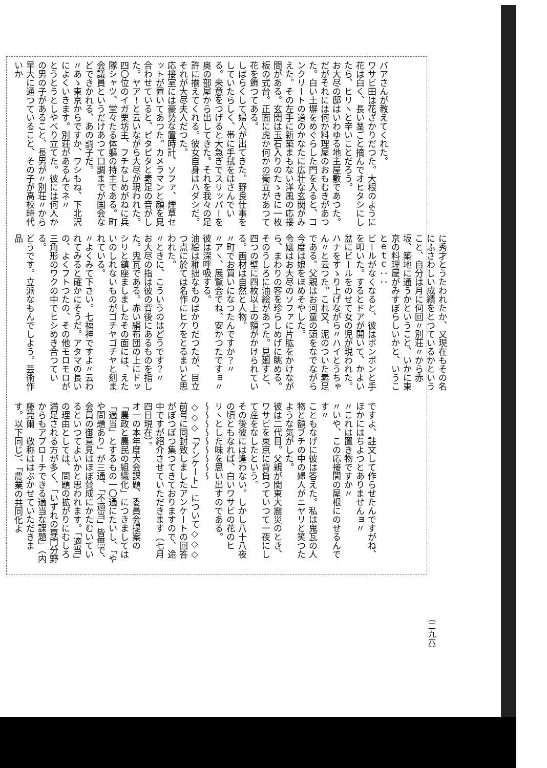バアさんが教えてくれた。
ワサビ田は花ざかりだつた。大根のように花は白く、長い茎ごと摘んでオヒタシにしたら、ヒリヽと辛いことだろう。
お大尽の邸はいわゆる地主屋敷であつた。だがそれには何か料理屋のおもむきがあつた。白い土塀をめぐらした門を入ると、コンクリートの道のかなたに広壮な玄関がみえた。その左手に新築まもない洋風の応接間がある。玄関は玉石入りのたゝきに一枚板の式台。正面に虎か何かの衝立があつて花を飾つてある。
しばらくして婦人が出てきた。野良仕事をしていたらしく、帯に手拭をはさんでいる。来意をつげると大急ぎでスリッパーを奥の部屋から出してきた。それを我々の足許に揃えてくれる。彼女自身はハダシだ。それが大尽夫人だつた。
応接室には豪勢な置時計、ソファ、煙草セットが置いてあつた。カメラマンと顔を見合わせていると、ピタピタと素足の音がした。ヤア！と云いながら大尽が現われた。四〇位のイガ栗坊主、フチなしめがねに兵隊シャツ、堂々たる体軀の持主である。町会議員というだけあつて口調までが国会などできかれる、あの調子だ。
〃あゝ東京からですか、ワシもね、下北沢によくいきます。別荘があるんでネ〃
とうとうとしやべり立てた。彼には何人かの男の子があること、長男が〃別荘〃から早大に通つていること、その子が高校時代いか
に秀才とうたわれたか、又現在もその名にふさわしい成績をとつているかということ、自分は月に何回〃別荘〃から赤坂、築地に通うかということ、いかに東京の料理屋がみすぼらしいかと、いうことｅｔｃ：：
ビールがなくなると、彼はポンポンと手を叩いた。するとドアが開いて、かよい盆にビールをのせて女の児が現われた。ハナをすゝり上げながら〃ハイとうちゃん〃と云つた。これ又、泥のついた素足である。父親はお河童の頭をなでながら今度は娘をほめそやした。
令嬢はお大尽のソファに片肱をかけながら、まわりの客を珍らしめげに眺める。
そのうしろに油絵があつた。見廻すと、四つの壁に四枚以上の額がかけられている。画材は自然と人物。
〃町でお買いになつたんですか？〃
〃アヽ、展覧会でね、安かつたですョ〃彼は深呼吸する。
油絵は稚拙なものばかりだつたが、目立つ点に於ては名作にヒケをとるまいと思われた。
〃ときに、こういうのはどうです？〃
お大尽の指は彼の背後にあるものを指した。鬼瓦である。赤い絹布団の上にドッシリと鎮座ましましたその面には、えたいのしれないものがゴチヤゴチヤと刻まれている。
〃よくみて下さい。七福神ですよ〃云われてみると確かにそうだ。アタマの長いの、よくフトつたの、その他モロモロが三角形のワクの中でヒシめき合つている。
どうです。立派なもんでしよう。芸術作品
ですよ、註文して作らせたんですがね、ほかにはちよつとありませんョ〃
〃これは置き物ですか〃
〃いや、この応接間の屋根にのせるんです〃
こともなげに彼は答えた。私は鬼瓦の人物と額ブチの中の婦人がニヤリと笑つたような気がした。
彼は二代目。父親が関東大震災のとき、ワサビを東京に背負つていつて一夜にして産をなしたという。
その後彼には逢わない。しかし八十八夜の頃ともなれば、白いワサビの花のヒリヽとした味を思い出すのである。
〜〜〜〜〜〜〜〜〜
◇◇◇「アンケート」について◇◇◇
前号に同封致しましたアンケートの回答がぼつぼつ集つてきておりますので、途中ですが紹介させていただきます（七月四日現在）。
オ一の本年度大会課題、委員会提案の「農政と農民の組織化」につきましては「適当」とするもの一〇通にたいし、「やや問題あり」が三通、「不適当」皆無で、会員の御意見はほぼ賛成にかたむいているといつてよいかと思われます。「適当」の理由としては、問題の拡がりにむしろ満足される方が多く、「いずれの専門分野からもアプローチできる適当な課題」（内藤莞爾　敬称ははぶかせていただきます。以下同じ）、「農業の共同化よ
（二九六）